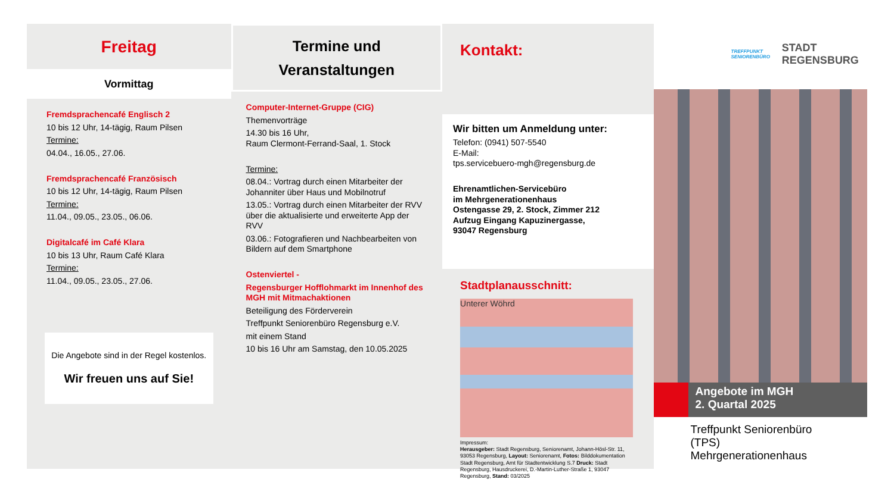Freitag
Vormittag
Fremdsprachencafé Englisch 2
10 bis 12 Uhr, 14-tägig, Raum Pilsen
Termine:
04.04., 16.05., 27.06.
Fremdsprachencafé Französisch
10 bis 12 Uhr, 14-tägig, Raum Pilsen
Termine:
11.04., 09.05., 23.05., 06.06.
Digitalcafé im Café Klara
10 bis 13 Uhr, Raum Café Klara
Termine:
11.04., 09.05., 23.05., 27.06.
Die Angebote sind in der Regel kostenlos.
Wir freuen uns auf Sie!
Termine und
Veranstaltungen
Computer-Internet-Gruppe (CIG)
Themenvorträge
14.30 bis 16 Uhr,
Raum Clermont-Ferrand-Saal, 1. Stock
Termine:
08.04.: Vortrag durch einen Mitarbeiter der Johanniter über Haus und Mobilnotruf
13.05.: Vortrag durch einen Mitarbeiter der RVV über die aktualisierte und erweiterte App der RVV
03.06.: Fotografieren und Nachbearbeiten von Bildern auf dem Smartphone
Ostenviertel -
Regensburger Hofflohmarkt im Innenhof des MGH mit Mitmachaktionen
Beteiligung des Förderverein
Treffpunkt Seniorenbüro Regensburg e.V.
mit einem Stand
10 bis 16 Uhr am Samstag, den 10.05.2025
Kontakt:
Wir bitten um Anmeldung unter:
Telefon: (0941) 507-5540
E-Mail:
tps.servicebuero-mgh@regensburg.de
Ehrenamtlichen-Servicebüro
im Mehrgenerationenhaus
Ostengasse 29, 2. Stock, Zimmer 212
Aufzug Eingang Kapuzinergasse,
93047 Regensburg
Stadtplanausschnitt:
Unterer Wöhrd
Impressum:
Herausgeber: Stadt Regensburg, Seniorenamt, Johann-Hösl-Str. 11, 93053 Regensburg, Layout: Seniorenamt, Fotos: Bilddokumentation Stadt Regensburg, Amt für Stadtentwicklung S.7 Druck: Stadt Regensburg, Hausdruckerei, D.-Martin-Luther-Straße 1, 93047 Regensburg, Stand: 03/2025
TREFFPUNKT
SENIORENBÜRO
STADT
REGENSBURG
Angebote im MGH
2. Quartal 2025
Treffpunkt Seniorenbüro (TPS) Mehrgenerationenhaus